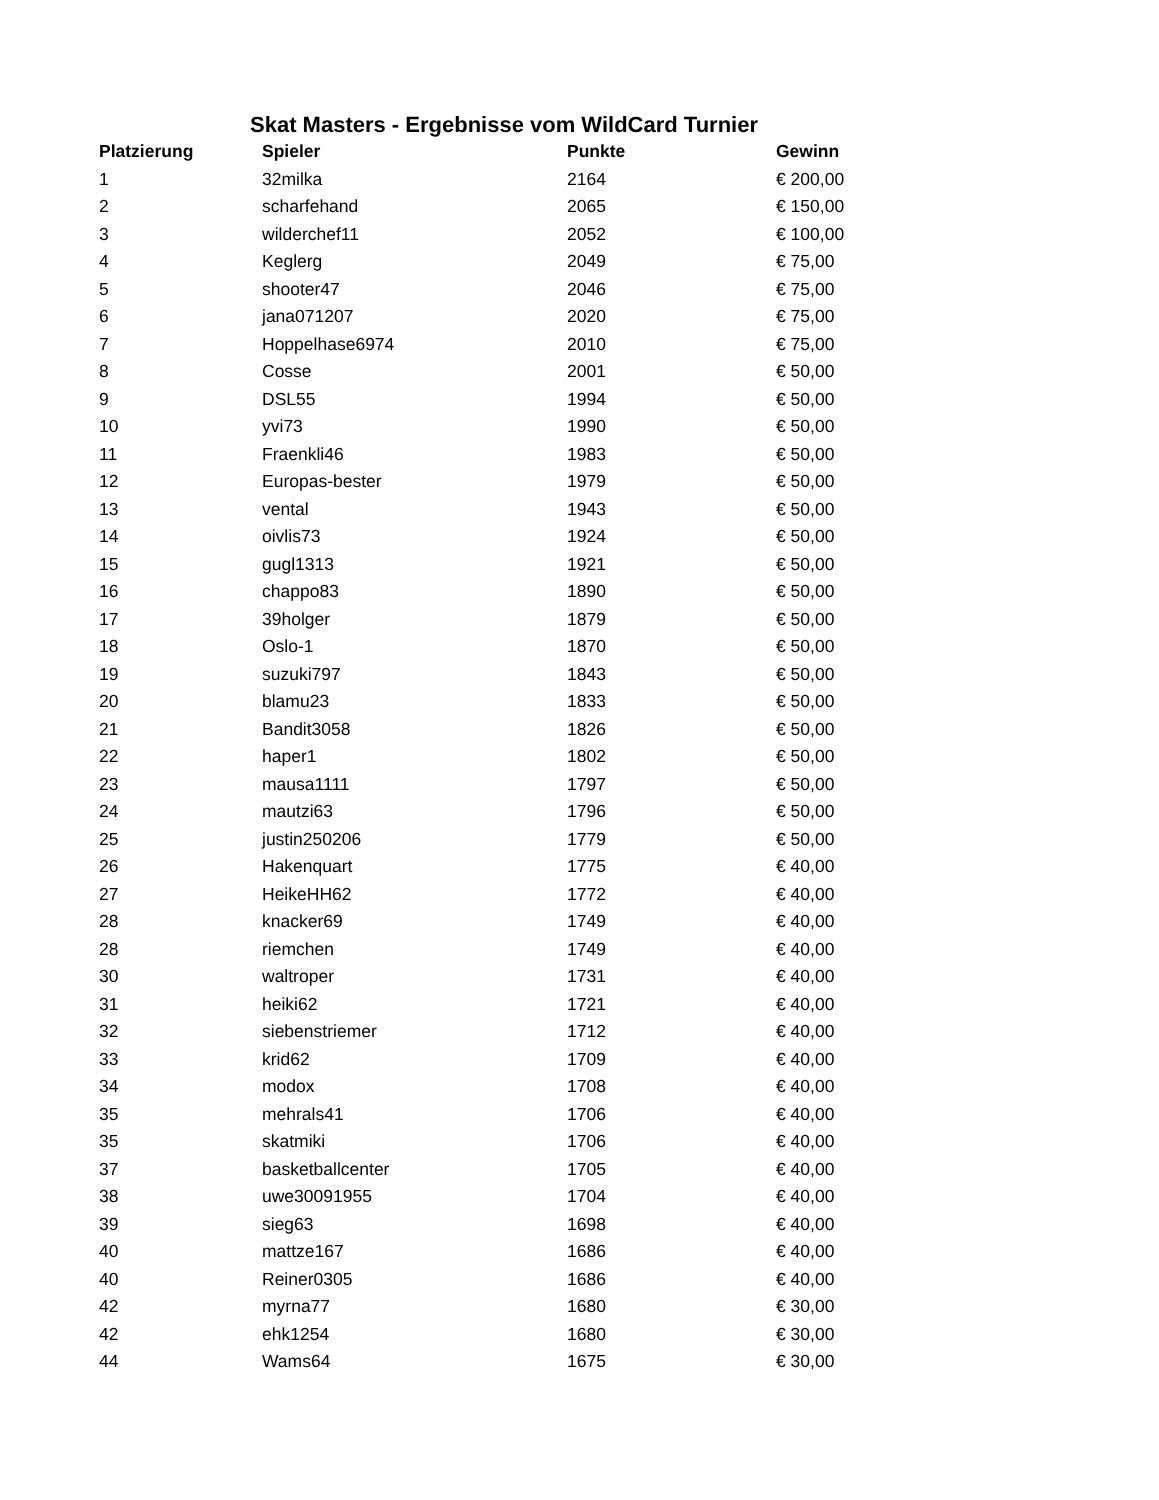Skat Masters - Ergebnisse vom WildCard Turnier
| Platzierung | Spieler | Punkte | Gewinn |
| --- | --- | --- | --- |
| 1 | 32milka | 2164 | € 200,00 |
| 2 | scharfehand | 2065 | € 150,00 |
| 3 | wilderchef11 | 2052 | € 100,00 |
| 4 | Keglerg | 2049 | € 75,00 |
| 5 | shooter47 | 2046 | € 75,00 |
| 6 | jana071207 | 2020 | € 75,00 |
| 7 | Hoppelhase6974 | 2010 | € 75,00 |
| 8 | Cosse | 2001 | € 50,00 |
| 9 | DSL55 | 1994 | € 50,00 |
| 10 | yvi73 | 1990 | € 50,00 |
| 11 | Fraenkli46 | 1983 | € 50,00 |
| 12 | Europas-bester | 1979 | € 50,00 |
| 13 | vental | 1943 | € 50,00 |
| 14 | oivlis73 | 1924 | € 50,00 |
| 15 | gugl1313 | 1921 | € 50,00 |
| 16 | chappo83 | 1890 | € 50,00 |
| 17 | 39holger | 1879 | € 50,00 |
| 18 | Oslo-1 | 1870 | € 50,00 |
| 19 | suzuki797 | 1843 | € 50,00 |
| 20 | blamu23 | 1833 | € 50,00 |
| 21 | Bandit3058 | 1826 | € 50,00 |
| 22 | haper1 | 1802 | € 50,00 |
| 23 | mausa1111 | 1797 | € 50,00 |
| 24 | mautzi63 | 1796 | € 50,00 |
| 25 | justin250206 | 1779 | € 50,00 |
| 26 | Hakenquart | 1775 | € 40,00 |
| 27 | HeikeHH62 | 1772 | € 40,00 |
| 28 | knacker69 | 1749 | € 40,00 |
| 28 | riemchen | 1749 | € 40,00 |
| 30 | waltroper | 1731 | € 40,00 |
| 31 | heiki62 | 1721 | € 40,00 |
| 32 | siebenstriemer | 1712 | € 40,00 |
| 33 | krid62 | 1709 | € 40,00 |
| 34 | modox | 1708 | € 40,00 |
| 35 | mehrals41 | 1706 | € 40,00 |
| 35 | skatmiki | 1706 | € 40,00 |
| 37 | basketballcenter | 1705 | € 40,00 |
| 38 | uwe30091955 | 1704 | € 40,00 |
| 39 | sieg63 | 1698 | € 40,00 |
| 40 | mattze167 | 1686 | € 40,00 |
| 40 | Reiner0305 | 1686 | € 40,00 |
| 42 | myrna77 | 1680 | € 30,00 |
| 42 | ehk1254 | 1680 | € 30,00 |
| 44 | Wams64 | 1675 | € 30,00 |